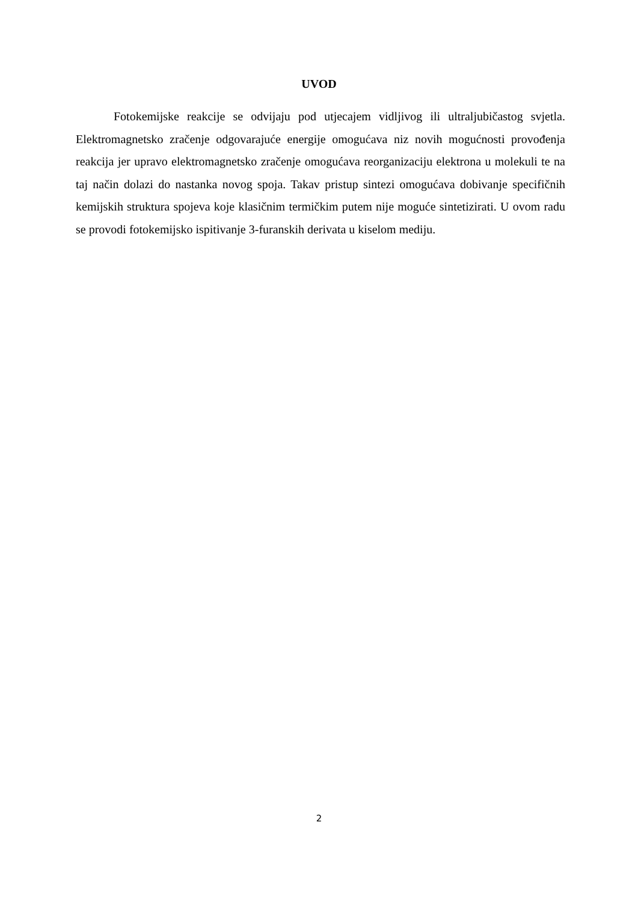UVOD
Fotokemijske reakcije se odvijaju pod utjecajem vidljivog ili ultraljubičastog svjetla. Elektromagnetsko zračenje odgovarajuće energije omogućava niz novih mogućnosti provođenja reakcija jer upravo elektromagnetsko zračenje omogućava reorganizaciju elektrona u molekuli te na taj način dolazi do nastanka novog spoja. Takav pristup sintezi omogućava dobivanje specifičnih kemijskih struktura spojeva koje klasičnim termičkim putem nije moguće sintetizirati. U ovom radu se provodi fotokemijsko ispitivanje 3-furanskih derivata u kiselom mediju.
2